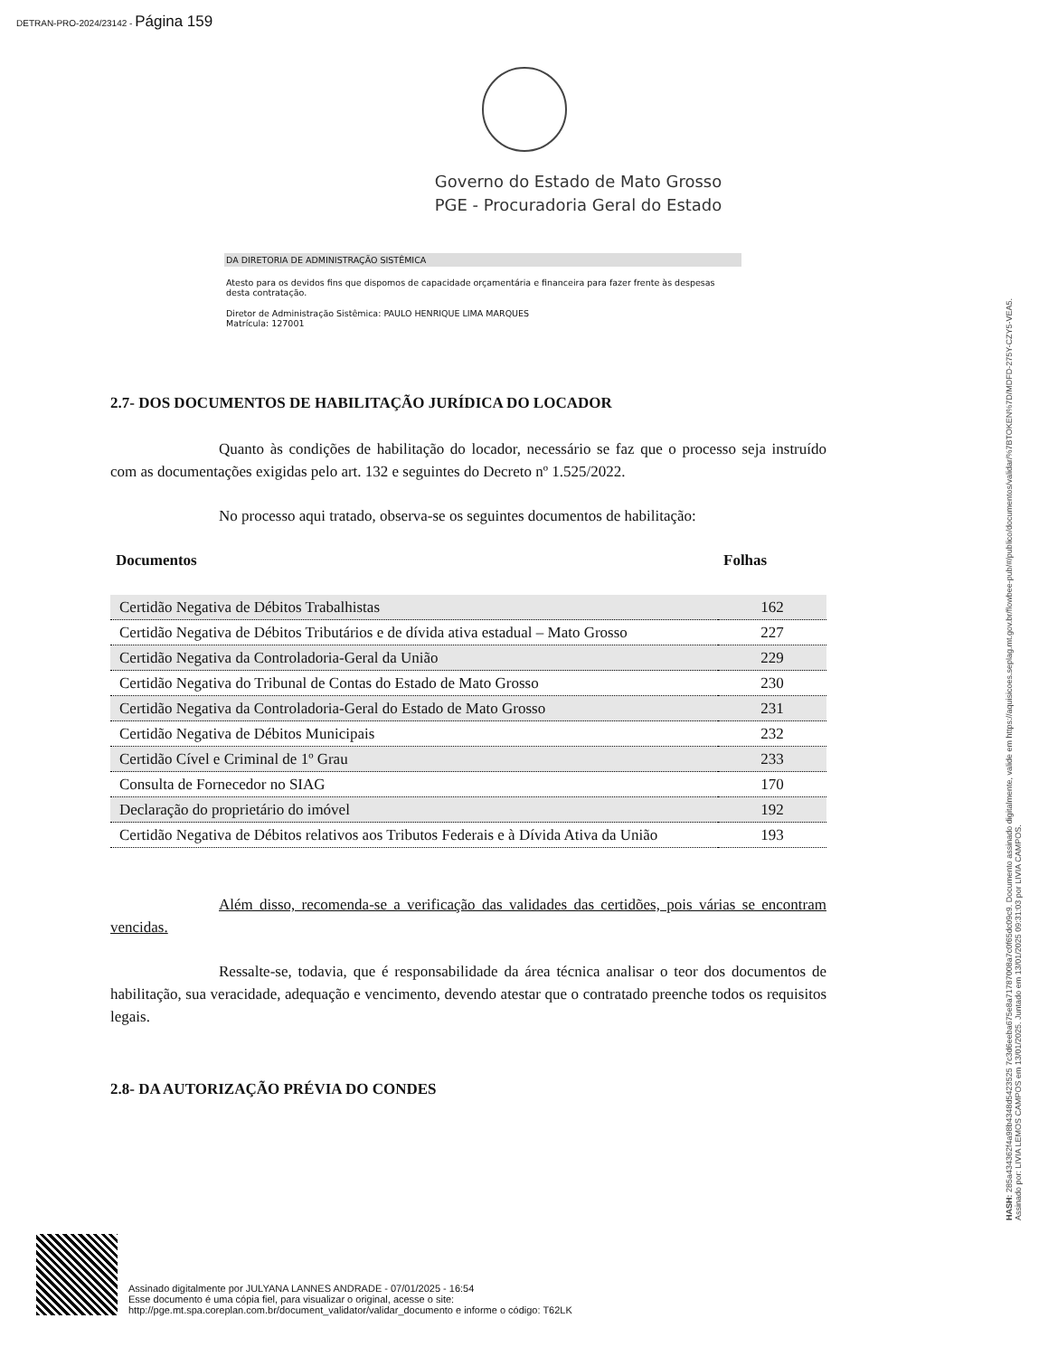DETRAN-PRO-2024/23142 - Página 159
Governo do Estado de Mato Grosso
PGE - Procuradoria Geral do Estado
DA DIRETORIA DE ADMINISTRAÇÃO SISTÊMICA
Atesto para os devidos fins que dispomos de capacidade orçamentária e financeira para fazer frente às despesas desta contratação.
Diretor de Administração Sistêmica: PAULO HENRIQUE LIMA MARQUES
Matrícula: 127001
2.7- DOS DOCUMENTOS DE HABILITAÇÃO JURÍDICA DO LOCADOR
Quanto às condições de habilitação do locador, necessário se faz que o processo seja instruído com as documentações exigidas pelo art. 132 e seguintes do Decreto nº 1.525/2022.
No processo aqui tratado, observa-se os seguintes documentos de habilitação:
| Documentos | Folhas |
| --- | --- |
| Certidão Negativa de Débitos Trabalhistas | 162 |
| Certidão Negativa de Débitos Tributários e de dívida ativa estadual – Mato Grosso | 227 |
| Certidão Negativa da Controladoria-Geral da União | 229 |
| Certidão Negativa do Tribunal de Contas do Estado de Mato Grosso | 230 |
| Certidão Negativa da Controladoria-Geral do Estado de Mato Grosso | 231 |
| Certidão Negativa de Débitos Municipais | 232 |
| Certidão Cível e Criminal de 1º Grau | 233 |
| Consulta de Fornecedor no SIAG | 170 |
| Declaração do proprietário do imóvel | 192 |
| Certidão Negativa de Débitos relativos aos Tributos Federais e à Dívida Ativa da União | 193 |
Além disso, recomenda-se a verificação das validades das certidões, pois várias se encontram vencidas.
Ressalte-se, todavia, que é responsabilidade da área técnica analisar o teor dos documentos de habilitação, sua veracidade, adequação e vencimento, devendo atestar que o contratado preenche todos os requisitos legais.
2.8- DA AUTORIZAÇÃO PRÉVIA DO CONDES
Assinado digitalmente por JULYANA LANNES ANDRADE - 07/01/2025 - 16:54
Esse documento é uma cópia fiel, para visualizar o original, acesse o site:
http://pge.mt.spa.coreplan.com.br/document_validator/validar_documento e informe o código: T62LK
HASH: 285a434362f4a98b4348d5423525 7c3d6eeba675e8a71787008a7c0f65dc09c9. Documento assinado digitalmente, valide em https://aquisicoes.seplag.mt.gov.br/flowbee-pub/#/publico/documentos/validar/%7BTOKEN%7D/MDFD-275Y-CZY5-VEA5.
Assinado por: LIVIA LEMOS CAMPOS em 13/01/2025. Juntado em 13/01/2025 09:31:03 por LIVIA CAMPOS.